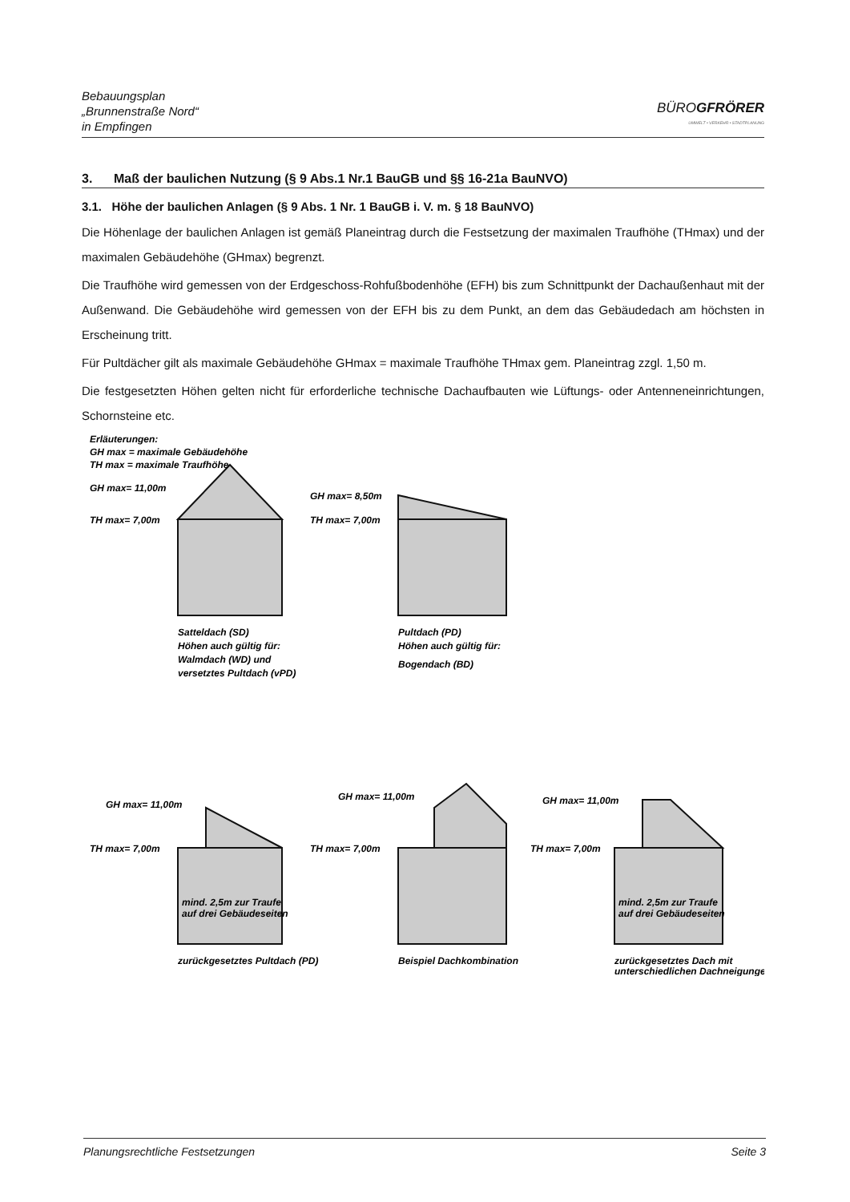Bebauungsplan
„Brunnenstraße Nord“
in Empfingen
BÜROGFRÖRER
UMWELT • VERKEHR • STADTPLANUNG
3. Maß der baulichen Nutzung (§ 9 Abs.1 Nr.1 BauGB und §§ 16-21a BauNVO)
3.1. Höhe der baulichen Anlagen (§ 9 Abs. 1 Nr. 1 BauGB i. V. m. § 18 BauNVO)
Die Höhenlage der baulichen Anlagen ist gemäß Planeintrag durch die Festsetzung der maximalen Traufhöhe (THmax) und der maximalen Gebäudehöhe (GHmax) begrenzt.
Die Traufhöhe wird gemessen von der Erdgeschoss-Rohfußbodenhöhe (EFH) bis zum Schnittpunkt der Dachaußenhaut mit der Außenwand. Die Gebäudehöhe wird gemessen von der EFH bis zu dem Punkt, an dem das Gebäudedach am höchsten in Erscheinung tritt.
Für Pultdächer gilt als maximale Gebäudehöhe GHmax = maximale Traufhöhe THmax gem. Planeintrag zzgl. 1,50 m.
Die festgesetzten Höhen gelten nicht für erforderliche technische Dachaufbauten wie Lüftungs- oder Antenneneinrichtungen, Schornsteine etc.
Erläuterungen:
GH max = maximale Gebäudehöhe
TH max = maximale Traufhöhe
GH max= 11,00m
TH max= 7,00m
GH max= 8,50m
TH max= 7,00m
Satteldach (SD)
Höhen auch gültig für:
Walmdach (WD) und
versetztes Pultdach (vPD)
Pultdach (PD)
Höhen auch gültig für:
Bogendach (BD)
GH max= 11,00m
TH max= 7,00m
GH max= 11,00m
TH max= 7,00m
GH max= 11,00m
TH max= 7,00m
mind. 2,5m zur Traufe
auf drei Gebäudeseiten
mind. 2,5m zur Traufe
auf drei Gebäudeseiten
zurückgesetztes Pultdach (PD)
Beispiel Dachkombination
zurückgesetztes Dach mit
unterschiedlichen Dachneigungen
Planungsrechtliche Festsetzungen Seite 3